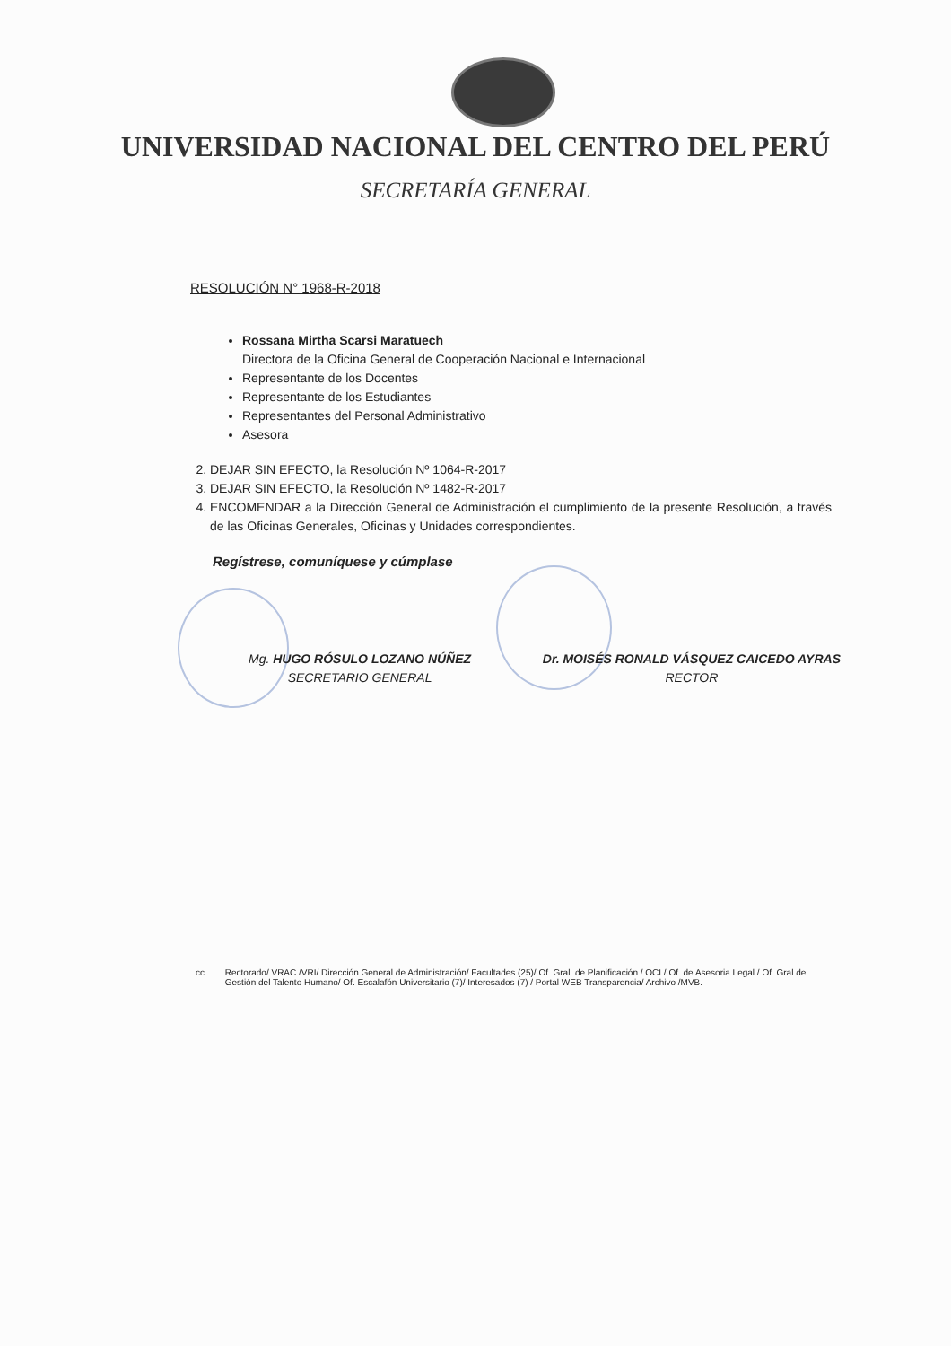UNIVERSIDAD NACIONAL DEL CENTRO DEL PERÚ
SECRETARÍA GENERAL
RESOLUCIÓN N° 1968-R-2018
Rossana Mirtha Scarsi Maratuech
Directora de la Oficina General de Cooperación Nacional e Internacional
Representante de los Docentes
Representante de los Estudiantes
Representantes del Personal Administrativo
Asesora
2. DEJAR SIN EFECTO, la Resolución Nº 1064-R-2017
3. DEJAR SIN EFECTO, la Resolución Nº 1482-R-2017
4. ENCOMENDAR a la Dirección General de Administración el cumplimiento de la presente Resolución, a través de las Oficinas Generales, Oficinas y Unidades correspondientes.
Regístrese, comuníquese y cúmplase
Mg. HUGO RÓSULO LOZANO NÚÑEZ
SECRETARIO GENERAL
Dr. MOISÉS RONALD VÁSQUEZ CAICEDO AYRAS
RECTOR
cc. Rectorado/ VRAC /VRI/ Dirección General de Administración/ Facultades (25)/ Of. Gral. de Planificación / OCI / Of. de Asesoria Legal / Of. Gral de Gestión del Talento Humano/ Of. Escalafón Universitario (7)/ Interesados (7) / Portal WEB Transparencia/ Archivo /MVB.